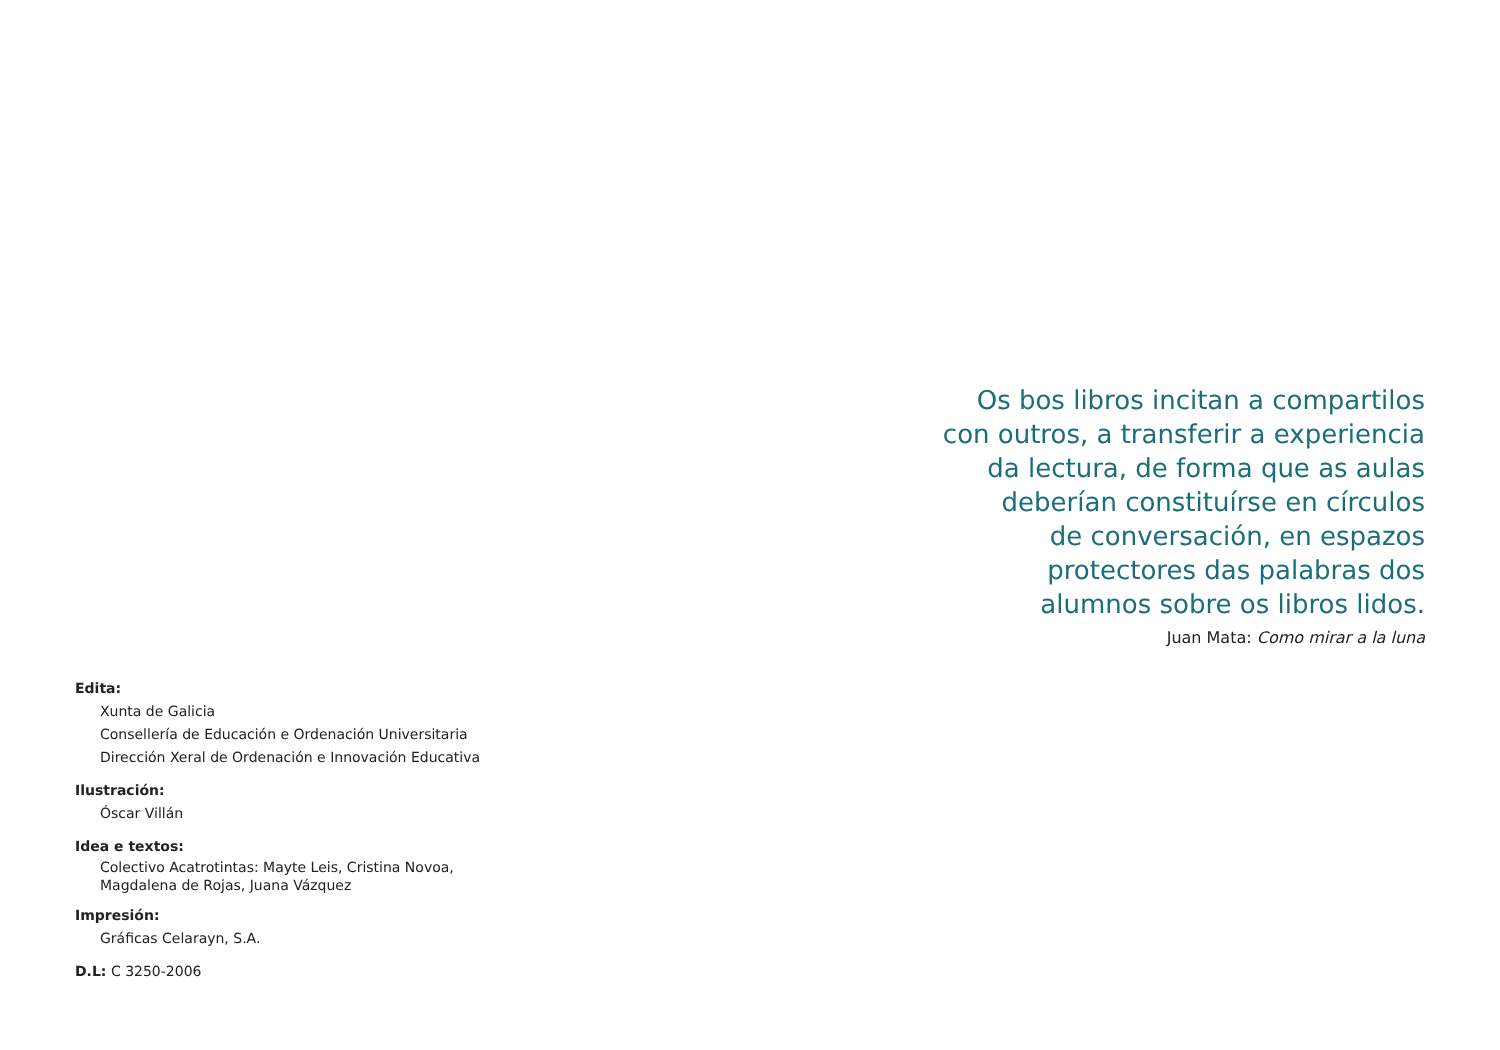Os bos libros incitan a compartilos
con outros, a transferir a experiencia
da lectura, de forma que as aulas
deberían constituírse en círculos
de conversación, en espazos
protectores das palabras dos
alumnos sobre os libros lidos.
Juan Mata: Como mirar a la luna
Edita:
Xunta de Galicia
Consellería de Educación e Ordenación Universitaria
Dirección Xeral de Ordenación e Innovación Educativa
Ilustración:
Óscar Villán
Idea e textos:
Colectivo Acatrotintas: Mayte Leis, Cristina Novoa,
Magdalena de Rojas, Juana Vázquez
Impresión:
Gráficas Celarayn, S.A.
D.L: C 3250-2006